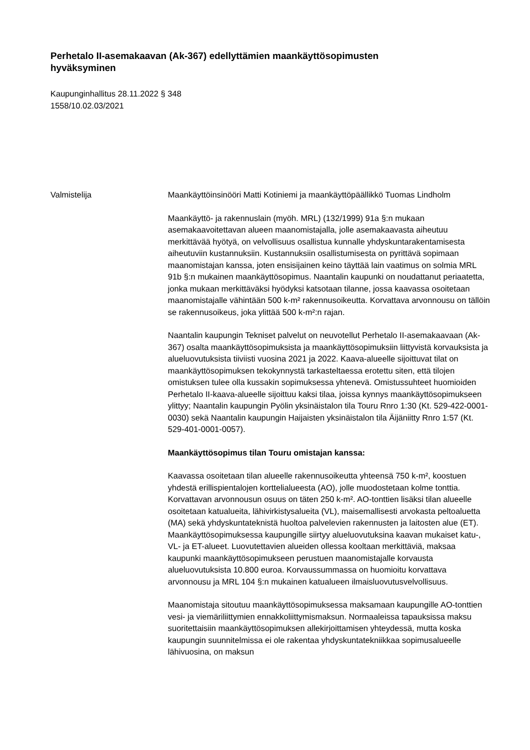Perhetalo II-asemakaavan (Ak-367) edellyttämien maankäyttösopimusten hyväksyminen
Kaupunginhallitus 28.11.2022 § 348
1558/10.02.03/2021
Valmistelija Maankäyttöinsinööri Matti Kotiniemi ja maankäyttöpäällikkö Tuomas Lindholm
Maankäyttö- ja rakennuslain (myöh. MRL) (132/1999) 91a §:n mukaan asemakaavoitettavan alueen maanomistajalla, jolle asemakaavasta aiheutuu merkittävää hyötyä, on velvollisuus osallistua kunnalle yhdyskuntarakentamisesta aiheutuviin kustannuksiin. Kustannuksiin osallistumisesta on pyrittävä sopimaan maanomistajan kanssa, joten ensisijainen keino täyttää lain vaatimus on solmia MRL 91b §:n mukainen maankäyttösopimus. Naantalin kaupunki on noudattanut periaatetta, jonka mukaan merkittäväksi hyödyksi katsotaan tilanne, jossa kaavassa osoitetaan maanomistajalle vähintään 500 k-m² rakennusoikeutta. Korvattava arvonnousu on tällöin se rakennusoikeus, joka ylittää 500 k-m²:n rajan.
Naantalin kaupungin Tekniset palvelut on neuvotellut Perhetalo II-asemakaavaan (Ak-367) osalta maankäyttösopimuksista ja maankäyttösopimuksiin liittyvistä korvauksista ja alueluovutuksista tiiviisti vuosina 2021 ja 2022. Kaava-alueelle sijoittuvat tilat on maankäyttösopimuksen tekokynnystä tarkasteltaessa erotettu siten, että tilojen omistuksen tulee olla kussakin sopimuksessa yhtenevä. Omistussuhteet huomioiden Perhetalo II-kaava-alueelle sijoittuu kaksi tilaa, joissa kynnys maankäyttösopimukseen ylittyy; Naantalin kaupungin Pyölin yksinäistalon tila Touru Rnro 1:30 (Kt. 529-422-0001-0030) sekä Naantalin kaupungin Haijaisten yksinäistalon tila Äijäniitty Rnro 1:57 (Kt. 529-401-0001-0057).
Maankäyttösopimus tilan Touru omistajan kanssa:
Kaavassa osoitetaan tilan alueelle rakennusoikeutta yhteensä 750 k-m², koostuen yhdestä erillispientalojen korttelialueesta (AO), jolle muodostetaan kolme tonttia. Korvattavan arvonnousun osuus on täten 250 k-m². AO-tonttien lisäksi tilan alueelle osoitetaan katualueita, lähivirkistysalueita (VL), maisemallisesti arvokasta peltoaluetta (MA) sekä yhdyskuntateknistä huoltoa palvelevien rakennusten ja laitosten alue (ET). Maankäyttösopimuksessa kaupungille siirtyy alueluovutuksina kaavan mukaiset katu-, VL- ja ET-alueet. Luovutettavien alueiden ollessa kooltaan merkittäviä, maksaa kaupunki maankäyttösopimukseen perustuen maanomistajalle korvausta alueluovutuksista 10.800 euroa. Korvaussummassa on huomioitu korvattava arvonnousu ja MRL 104 §:n mukainen katualueen ilmaisluovutusvelvollisuus.
Maanomistaja sitoutuu maankäyttösopimuksessa maksamaan kaupungille AO-tonttien vesi- ja viemäriliittymien ennakkoliittymismaksun. Normaaleissa tapauksissa maksu suoritettaisiin maankäyttösopimuksen allekirjoittamisen yhteydessä, mutta koska kaupungin suunnitelmissa ei ole rakentaa yhdyskuntatekniikkaa sopimusalueelle lähivuosina, on maksun